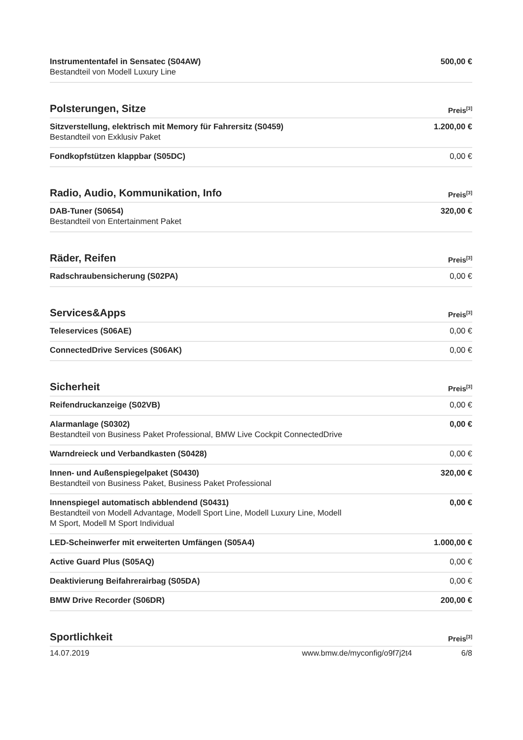| Instrumententafel in Sensatec (S04AW) Bestandteil von Modell Luxury Line | 500,00 € |
| Polsterungen, Sitze | Preis<sup>[3]</sup> |
| Sitzverstellung, elektrisch mit Memory für Fahrersitz (S0459) Bestandteil von Exklusiv Paket | 1.200,00 € |
| Fondkopfstützen klappbar (S05DC) | 0,00 € |
| Radio, Audio, Kommunikation, Info | Preis<sup>[3]</sup> |
| DAB-Tuner (S0654) Bestandteil von Entertainment Paket | 320,00 € |
| Räder, Reifen | Preis<sup>[3]</sup> |
| Radschraubensicherung (S02PA) | 0,00 € |
| Services&Apps | Preis<sup>[3]</sup> |
| Teleservices (S06AE) | 0,00 € |
| ConnectedDrive Services (S06AK) | 0,00 € |
| Sicherheit | Preis<sup>[3]</sup> |
| Reifendruckanzeige (S02VB) | 0,00 € |
| Alarmanlage (S0302) Bestandteil von Business Paket Professional, BMW Live Cockpit ConnectedDrive | 0,00 € |
| Warndreieck und Verbandkasten (S0428) | 0,00 € |
| Innen- und Außenspiegelpaket (S0430) Bestandteil von Business Paket, Business Paket Professional | 320,00 € |
| Innenspiegel automatisch abblendend (S0431) Bestandteil von Modell Advantage, Modell Sport Line, Modell Luxury Line, Modell M Sport, Modell M Sport Individual | 0,00 € |
| LED-Scheinwerfer mit erweiterten Umfängen (S05A4) | 1.000,00 € |
| Active Guard Plus (S05AQ) | 0,00 € |
| Deaktivierung Beifahrerairbag (S05DA) | 0,00 € |
| BMW Drive Recorder (S06DR) | 200,00 € |
| Sportlichkeit | Preis<sup>[3]</sup> |
14.07.2019 www.bmw.de/myconfig/o9f7j2t4 6/8